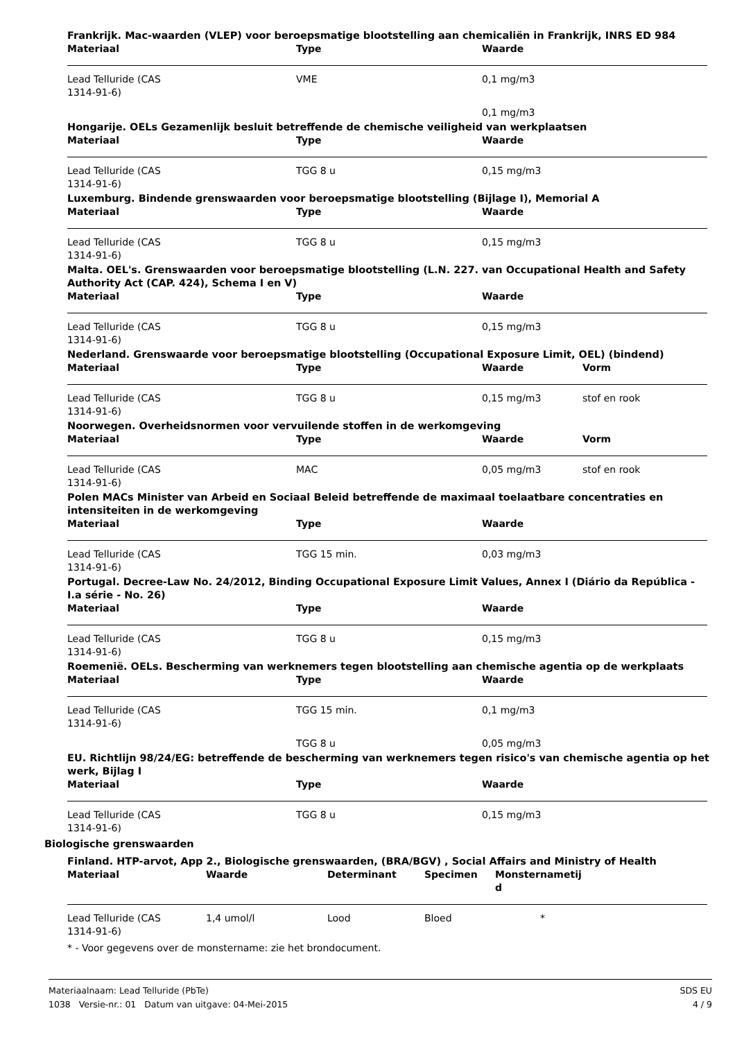Frankrijk. Mac-waarden (VLEP) voor beroepsmatige blootstelling aan chemicaliën in Frankrijk, INRS ED 984
| Materiaal | Type | Waarde |
| --- | --- | --- |
| Lead Telluride (CAS 1314-91-6) | VME | 0,1 mg/m3 |
| | | 0,1 mg/m3 |
Hongarije. OELs Gezamenlijk besluit betreffende de chemische veiligheid van werkplaatsen
| Materiaal | Type | Waarde |
| --- | --- | --- |
| Lead Telluride (CAS 1314-91-6) | TGG 8 u | 0,15 mg/m3 |
Luxemburg. Bindende grenswaarden voor beroepsmatige blootstelling (Bijlage I), Memorial A
| Materiaal | Type | Waarde |
| --- | --- | --- |
| Lead Telluride (CAS 1314-91-6) | TGG 8 u | 0,15 mg/m3 |
Malta. OEL's. Grenswaarden voor beroepsmatige blootstelling (L.N. 227. van Occupational Health and Safety Authority Act (CAP. 424), Schema I en V)
| Materiaal | Type | Waarde |
| --- | --- | --- |
| Lead Telluride (CAS 1314-91-6) | TGG 8 u | 0,15 mg/m3 |
Nederland. Grenswaarde voor beroepsmatige blootstelling (Occupational Exposure Limit, OEL) (bindend)
| Materiaal | Type | Waarde | Vorm |
| --- | --- | --- | --- |
| Lead Telluride (CAS 1314-91-6) | TGG 8 u | 0,15 mg/m3 | stof en rook |
Noorwegen. Overheidsnormen voor vervuilende stoffen in de werkomgeving
| Materiaal | Type | Waarde | Vorm |
| --- | --- | --- | --- |
| Lead Telluride (CAS 1314-91-6) | MAC | 0,05 mg/m3 | stof en rook |
Polen MACs Minister van Arbeid en Sociaal Beleid betreffende de maximaal toelaatbare concentraties en intensiteiten in de werkomgeving
| Materiaal | Type | Waarde |
| --- | --- | --- |
| Lead Telluride (CAS 1314-91-6) | TGG 15 min. | 0,03 mg/m3 |
Portugal. Decree-Law No. 24/2012, Binding Occupational Exposure Limit Values, Annex I (Diário da República - I.a série - No. 26)
| Materiaal | Type | Waarde |
| --- | --- | --- |
| Lead Telluride (CAS 1314-91-6) | TGG 8 u | 0,15 mg/m3 |
Roemenië. OELs. Bescherming van werknemers tegen blootstelling aan chemische agentia op de werkplaats
| Materiaal | Type | Waarde |
| --- | --- | --- |
| Lead Telluride (CAS 1314-91-6) | TGG 15 min. | 0,1 mg/m3 |
| | TGG 8 u | 0,05 mg/m3 |
EU. Richtlijn 98/24/EG: betreffende de bescherming van werknemers tegen risico's van chemische agentia op het werk, Bijlag I
| Materiaal | Type | Waarde |
| --- | --- | --- |
| Lead Telluride (CAS 1314-91-6) | TGG 8 u | 0,15 mg/m3 |
Biologische grenswaarden
Finland. HTP-arvot, App 2., Biologische grenswaarden, (BRA/BGV) , Social Affairs and Ministry of Health
| Materiaal | Waarde | Determinant | Specimen | Monsternametij d |
| --- | --- | --- | --- | --- |
| Lead Telluride (CAS 1314-91-6) | 1,4 umol/l | Lood | Bloed | * |
* - Voor gegevens over de monstername: zie het brondocument.
SDS EU
4 / 9
Materiaalnaam: Lead Telluride (PbTe)
1038 Versie-nr.: 01 Datum van uitgave: 04-Mei-2015